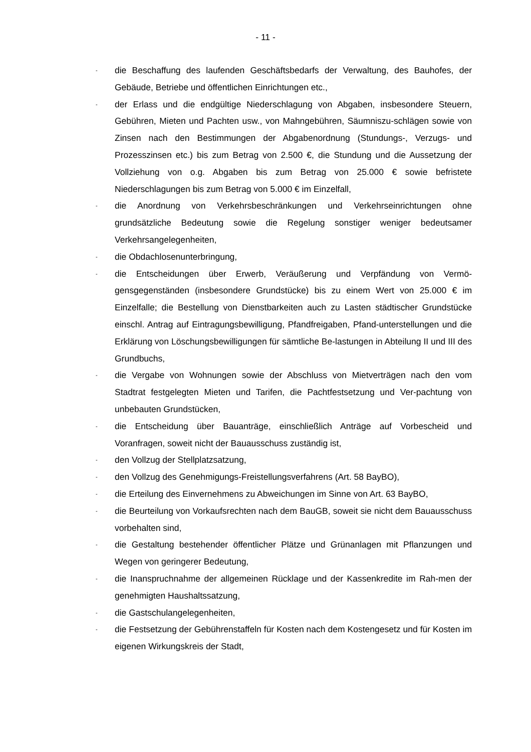- 11 -
- die Beschaffung des laufenden Geschäftsbedarfs der Verwaltung, des Bauhofes, der Gebäude, Betriebe und öffentlichen Einrichtungen etc.,
- der Erlass und die endgültige Niederschlagung von Abgaben, insbesondere Steuern, Gebühren, Mieten und Pachten usw., von Mahngebühren, Säumniszu-schlägen sowie von Zinsen nach den Bestimmungen der Abgabenordnung (Stundungs-, Verzugs- und Prozesszinsen etc.) bis zum Betrag von 2.500 €, die Stundung und die Aussetzung der Vollziehung von o.g. Abgaben bis zum Betrag von 25.000 € sowie befristete Niederschlagungen bis zum Betrag von 5.000 € im Einzelfall,
- die Anordnung von Verkehrsbeschränkungen und Verkehrseinrichtungen ohne grundsätzliche Bedeutung sowie die Regelung sonstiger weniger bedeutsamer Verkehrsangelegenheiten,
- die Obdachlosenunterbringung,
- die Entscheidungen über Erwerb, Veräußerung und Verpfändung von Vermö-gensgegenständen (insbesondere Grundstücke) bis zu einem Wert von 25.000 € im Einzelfalle; die Bestellung von Dienstbarkeiten auch zu Lasten städtischer Grundstücke einschl. Antrag auf Eintragungsbewilligung, Pfandfreigaben, Pfand-unterstellungen und die Erklärung von Löschungsbewilligungen für sämtliche Be-lastungen in Abteilung II und III des Grundbuchs,
- die Vergabe von Wohnungen sowie der Abschluss von Mietverträgen nach den vom Stadtrat festgelegten Mieten und Tarifen, die Pachtfestsetzung und Ver-pachtung von unbebauten Grundstücken,
- die Entscheidung über Bauanträge, einschließlich Anträge auf Vorbescheid und Voranfragen, soweit nicht der Bauausschuss zuständig ist,
- den Vollzug der Stellplatzsatzung,
- den Vollzug des Genehmigungs-Freistellungsverfahrens (Art. 58 BayBO),
- die Erteilung des Einvernehmens zu Abweichungen im Sinne von Art. 63 BayBO,
- die Beurteilung von Vorkaufsrechten nach dem BauGB, soweit sie nicht dem Bauausschuss vorbehalten sind,
- die Gestaltung bestehender öffentlicher Plätze und Grünanlagen mit Pflanzungen und Wegen von geringerer Bedeutung,
- die Inanspruchnahme der allgemeinen Rücklage und der Kassenkredite im Rah-men der genehmigten Haushaltssatzung,
- die Gastschulangelegenheiten,
- die Festsetzung der Gebührenstaffeln für Kosten nach dem Kostengesetz und für Kosten im eigenen Wirkungskreis der Stadt,